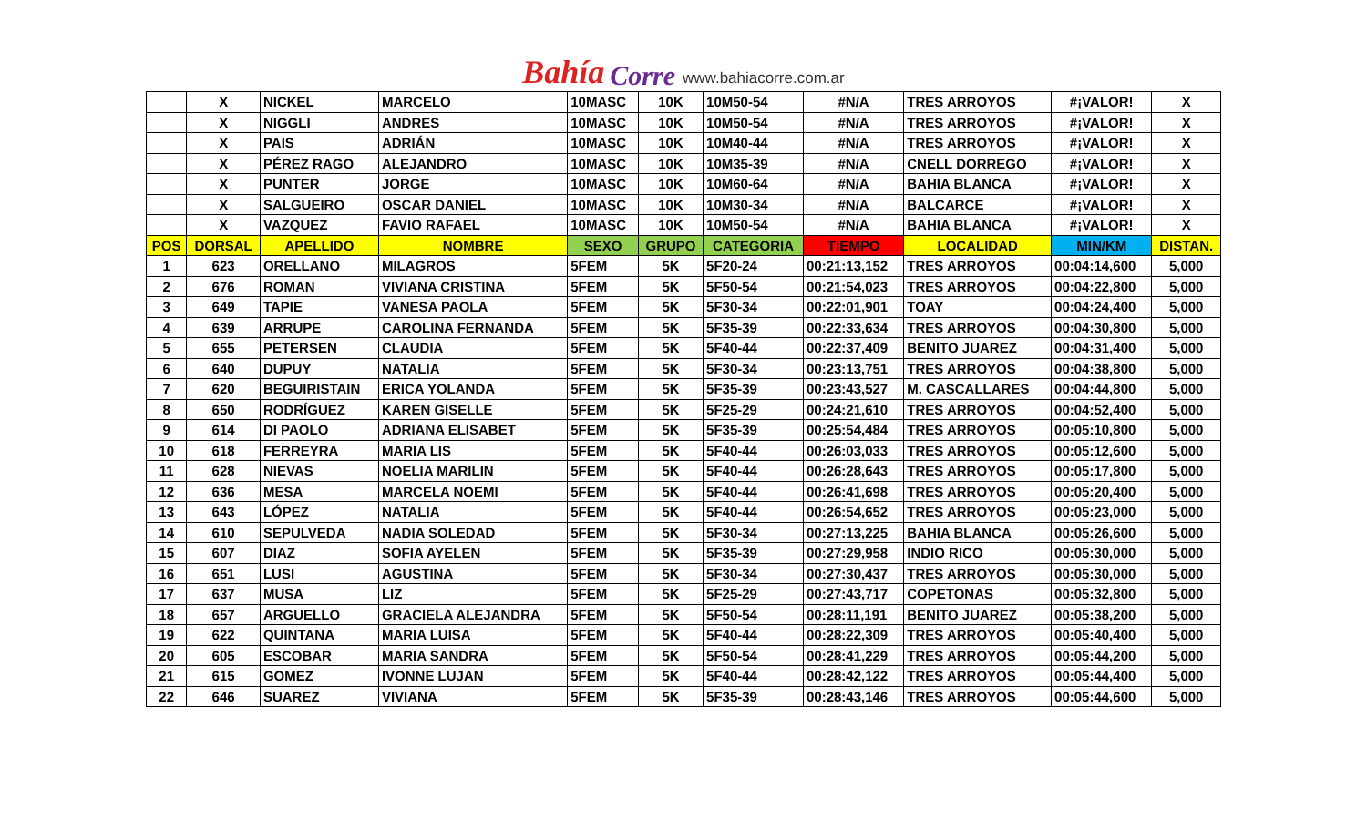Bahía Corre www.bahiacorre.com.ar
| | X | NICKEL | MARCELO | 10MASC | 10K | 10M50-54 | #N/A | TRES ARROYOS | #¡VALOR! | X |
| | X | NIGGLI | ANDRES | 10MASC | 10K | 10M50-54 | #N/A | TRES ARROYOS | #¡VALOR! | X |
| | X | PAIS | ADRIÁN | 10MASC | 10K | 10M40-44 | #N/A | TRES ARROYOS | #¡VALOR! | X |
| | X | PÉREZ RAGO | ALEJANDRO | 10MASC | 10K | 10M35-39 | #N/A | CNELL DORREGO | #¡VALOR! | X |
| | X | PUNTER | JORGE | 10MASC | 10K | 10M60-64 | #N/A | BAHIA BLANCA | #¡VALOR! | X |
| | X | SALGUEIRO | OSCAR DANIEL | 10MASC | 10K | 10M30-34 | #N/A | BALCARCE | #¡VALOR! | X |
| | X | VAZQUEZ | FAVIO RAFAEL | 10MASC | 10K | 10M50-54 | #N/A | BAHIA BLANCA | #¡VALOR! | X |
| POS | DORSAL | APELLIDO | NOMBRE | SEXO | GRUPO | CATEGORIA | TIEMPO | LOCALIDAD | MIN/KM | DISTAN. |
| 1 | 623 | ORELLANO | MILAGROS | 5FEM | 5K | 5F20-24 | 00:21:13,152 | TRES ARROYOS | 00:04:14,600 | 5,000 |
| 2 | 676 | ROMAN | VIVIANA CRISTINA | 5FEM | 5K | 5F50-54 | 00:21:54,023 | TRES ARROYOS | 00:04:22,800 | 5,000 |
| 3 | 649 | TAPIE | VANESA PAOLA | 5FEM | 5K | 5F30-34 | 00:22:01,901 | TOAY | 00:04:24,400 | 5,000 |
| 4 | 639 | ARRUPE | CAROLINA FERNANDA | 5FEM | 5K | 5F35-39 | 00:22:33,634 | TRES ARROYOS | 00:04:30,800 | 5,000 |
| 5 | 655 | PETERSEN | CLAUDIA | 5FEM | 5K | 5F40-44 | 00:22:37,409 | BENITO JUAREZ | 00:04:31,400 | 5,000 |
| 6 | 640 | DUPUY | NATALIA | 5FEM | 5K | 5F30-34 | 00:23:13,751 | TRES ARROYOS | 00:04:38,800 | 5,000 |
| 7 | 620 | BEGUIRISTAIN | ERICA YOLANDA | 5FEM | 5K | 5F35-39 | 00:23:43,527 | M. CASCALLARES | 00:04:44,800 | 5,000 |
| 8 | 650 | RODRÍGUEZ | KAREN GISELLE | 5FEM | 5K | 5F25-29 | 00:24:21,610 | TRES ARROYOS | 00:04:52,400 | 5,000 |
| 9 | 614 | DI PAOLO | ADRIANA ELISABET | 5FEM | 5K | 5F35-39 | 00:25:54,484 | TRES ARROYOS | 00:05:10,800 | 5,000 |
| 10 | 618 | FERREYRA | MARIA LIS | 5FEM | 5K | 5F40-44 | 00:26:03,033 | TRES ARROYOS | 00:05:12,600 | 5,000 |
| 11 | 628 | NIEVAS | NOELIA MARILIN | 5FEM | 5K | 5F40-44 | 00:26:28,643 | TRES ARROYOS | 00:05:17,800 | 5,000 |
| 12 | 636 | MESA | MARCELA NOEMI | 5FEM | 5K | 5F40-44 | 00:26:41,698 | TRES ARROYOS | 00:05:20,400 | 5,000 |
| 13 | 643 | LÓPEZ | NATALIA | 5FEM | 5K | 5F40-44 | 00:26:54,652 | TRES ARROYOS | 00:05:23,000 | 5,000 |
| 14 | 610 | SEPULVEDA | NADIA SOLEDAD | 5FEM | 5K | 5F30-34 | 00:27:13,225 | BAHIA BLANCA | 00:05:26,600 | 5,000 |
| 15 | 607 | DIAZ | SOFIA AYELEN | 5FEM | 5K | 5F35-39 | 00:27:29,958 | INDIO RICO | 00:05:30,000 | 5,000 |
| 16 | 651 | LUSI | AGUSTINA | 5FEM | 5K | 5F30-34 | 00:27:30,437 | TRES ARROYOS | 00:05:30,000 | 5,000 |
| 17 | 637 | MUSA | LIZ | 5FEM | 5K | 5F25-29 | 00:27:43,717 | COPETONAS | 00:05:32,800 | 5,000 |
| 18 | 657 | ARGUELLO | GRACIELA ALEJANDRA | 5FEM | 5K | 5F50-54 | 00:28:11,191 | BENITO JUAREZ | 00:05:38,200 | 5,000 |
| 19 | 622 | QUINTANA | MARIA LUISA | 5FEM | 5K | 5F40-44 | 00:28:22,309 | TRES ARROYOS | 00:05:40,400 | 5,000 |
| 20 | 605 | ESCOBAR | MARIA SANDRA | 5FEM | 5K | 5F50-54 | 00:28:41,229 | TRES ARROYOS | 00:05:44,200 | 5,000 |
| 21 | 615 | GOMEZ | IVONNE LUJAN | 5FEM | 5K | 5F40-44 | 00:28:42,122 | TRES ARROYOS | 00:05:44,400 | 5,000 |
| 22 | 646 | SUAREZ | VIVIANA | 5FEM | 5K | 5F35-39 | 00:28:43,146 | TRES ARROYOS | 00:05:44,600 | 5,000 |